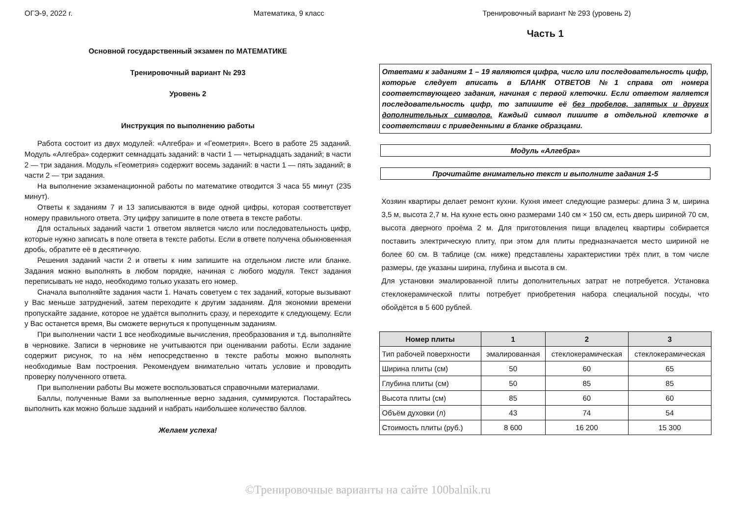ОГЭ-9, 2022 г. Математика, 9 класс Тренировочный вариант № 293 (уровень 2)
Основной государственный экзамен по МАТЕМАТИКЕ
Тренировочный вариант № 293
Уровень 2
Инструкция по выполнению работы
Работа состоит из двух модулей: «Алгебра» и «Геометрия». Всего в работе 25 заданий. Модуль «Алгебра» содержит семнадцать заданий: в части 1 — четырнадцать заданий; в части 2 — три задания. Модуль «Геометрия» содержит восемь заданий: в части 1 — пять заданий; в части 2 — три задания.
На выполнение экзаменационной работы по математике отводится 3 часа 55 минут (235 минут).
Ответы к заданиям 7 и 13 записываются в виде одной цифры, которая соответствует номеру правильного ответа. Эту цифру запишите в поле ответа в тексте работы.
Для остальных заданий части 1 ответом является число или последовательность цифр, которые нужно записать в поле ответа в тексте работы. Если в ответе получена обыкновенная дробь, обратите её в десятичную.
Решения заданий части 2 и ответы к ним запишите на отдельном листе или бланке. Задания можно выполнять в любом порядке, начиная с любого модуля. Текст задания переписывать не надо, необходимо только указать его номер.
Сначала выполняйте задания части 1. Начать советуем с тех заданий, которые вызывают у Вас меньше затруднений, затем переходите к другим заданиям. Для экономии времени пропускайте задание, которое не удаётся выполнить сразу, и переходите к следующему. Если у Вас останется время, Вы сможете вернуться к пропущенным заданиям.
При выполнении части 1 все необходимые вычисления, преобразования и т.д. выполняйте в черновике. Записи в черновике не учитываются при оценивании работы. Если задание содержит рисунок, то на нём непосредственно в тексте работы можно выполнять необходимые Вам построения. Рекомендуем внимательно читать условие и проводить проверку полученного ответа.
При выполнении работы Вы можете воспользоваться справочными материалами.
Баллы, полученные Вами за выполненные верно задания, суммируются. Постарайтесь выполнить как можно больше заданий и набрать наибольшее количество баллов.
Желаем успеха!
Часть 1
Ответами к заданиям 1 – 19 являются цифра, число или последовательность цифр, которые следует вписать в БЛАНК ОТВЕТОВ №1 справа от номера соответствующего задания, начиная с первой клеточки. Если ответом является последовательность цифр, то запишите её без пробелов, запятых и других дополнительных символов. Каждый символ пишите в отдельной клеточке в соответствии с приведенными в бланке образцами.
Модуль «Алгебра»
Прочитайте внимательно текст и выполните задания 1-5
Хозяин квартиры делает ремонт кухни. Кухня имеет следующие размеры: длина 3 м, ширина 3,5 м, высота 2,7 м. На кухне есть окно размерами 140 см × 150 см, есть дверь шириной 70 см, высота дверного проёма 2 м. Для приготовления пищи владелец квартиры собирается поставить электрическую плиту, при этом для плиты предназначается место шириной не более 60 см. В таблице (см. ниже) представлены характеристики трёх плит, в том числе размеры, где указаны ширина, глубина и высота в см.
Для установки эмалированной плиты дополнительных затрат не потребуется. Установка стеклокерамической плиты потребует приобретения набора специальной посуды, что обойдётся в 5 600 рублей.
| Номер плиты | 1 | 2 | 3 |
| --- | --- | --- | --- |
| Тип рабочей поверхности | эмалированная | стеклокерамическая | стеклокерамическая |
| Ширина плиты (см) | 50 | 60 | 65 |
| Глубина плиты (см) | 50 | 85 | 85 |
| Высота плиты (см) | 85 | 60 | 60 |
| Объём духовки (л) | 43 | 74 | 54 |
| Стоимость плиты (руб.) | 8 600 | 16 200 | 15 300 |
©Тренировочные варианты на сайте 100balnik.ru